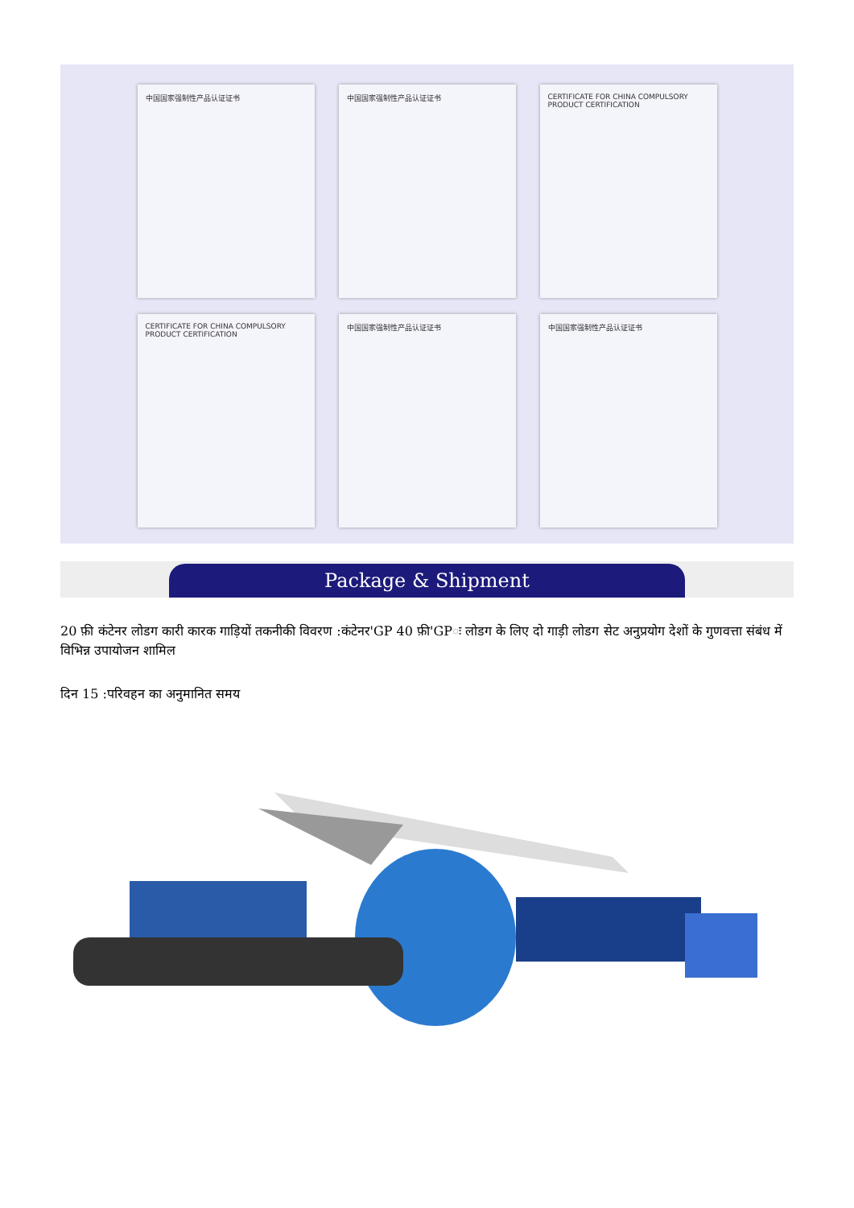中国国家强制性产品认证证书
中国国家强制性产品认证证书
CERTIFICATE FOR CHINA COMPULSORY PRODUCT CERTIFICATION
CERTIFICATE FOR CHINA COMPULSORY PRODUCT CERTIFICATION
中国国家强制性产品认证证书
中国国家强制性产品认证证书
Package & Shipment
20 फ़ी कंटेनर लोडग कारी कारक गाड़ियों तकनीकी विवरण :कंटेनर'GP 40 फ़ी'GPः लोडग के लिए दो गाड़ी लोडग सेट अनुप्रयोग देशों के गुणवत्ता संबंध में विभिन्न उपायोजन शामिल
दिन 15 :परिवहन का अनुमानित समय